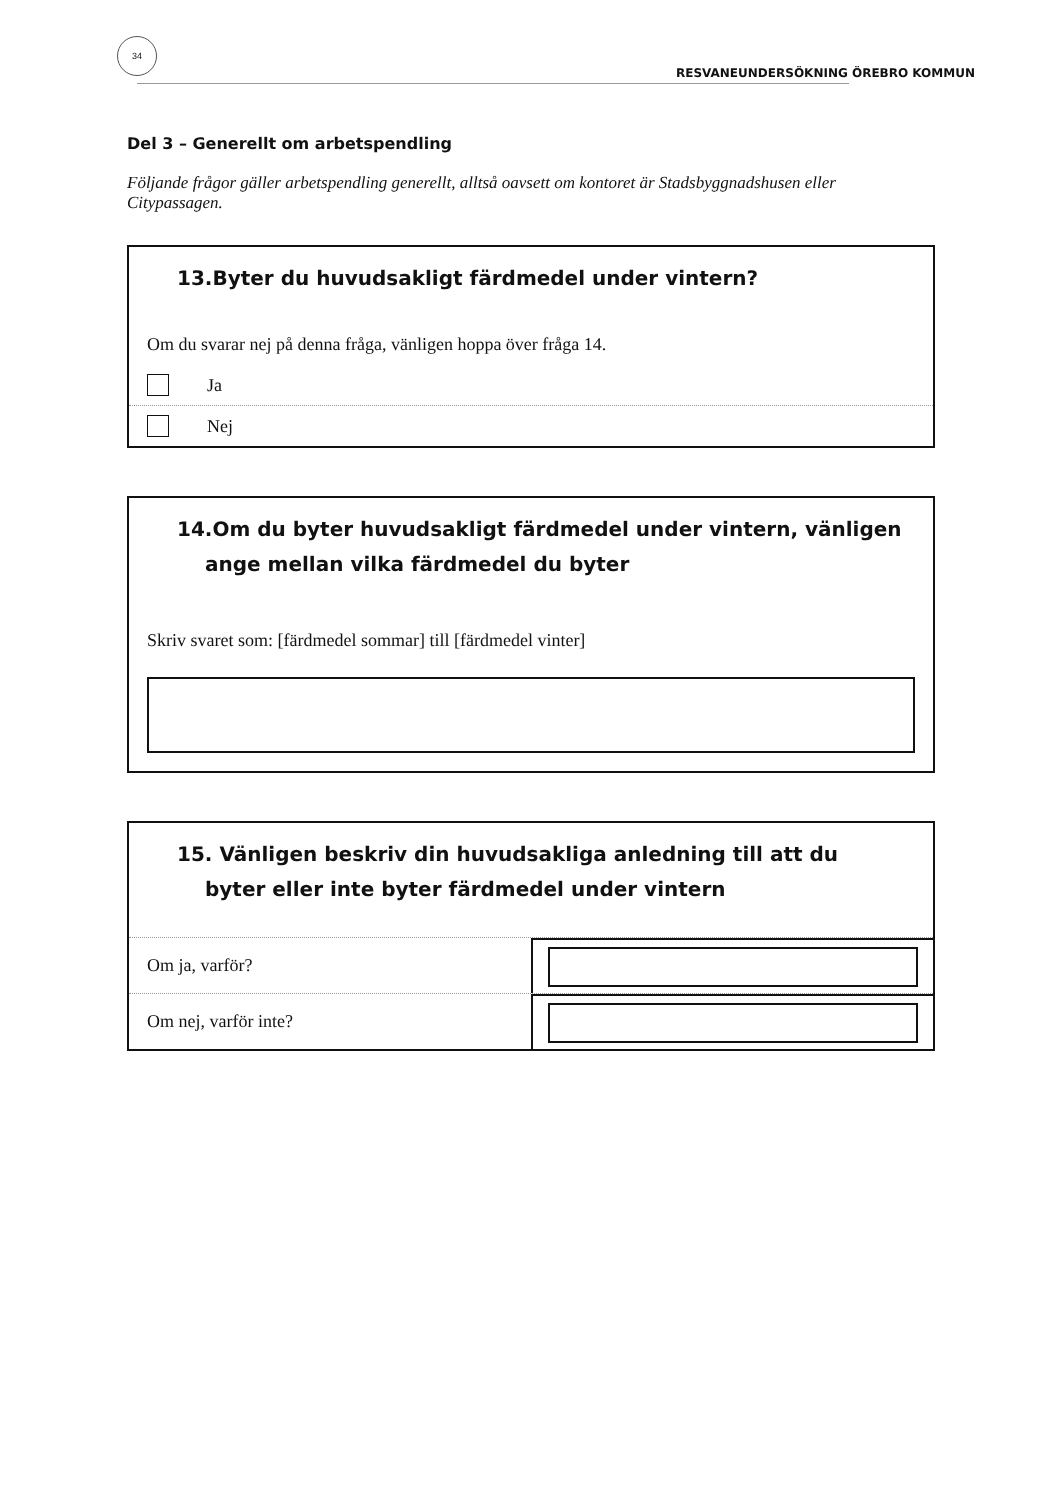34
RESVANEUNDERSÖKNING ÖREBRO KOMMUN
Del 3 – Generellt om arbetspendling
Följande frågor gäller arbetspendling generellt, alltså oavsett om kontoret är Stadsbyggnadshusen eller Citypassagen.
13.Byter du huvudsakligt färdmedel under vintern?
Om du svarar nej på denna fråga, vänligen hoppa över fråga 14.
Ja
Nej
14.Om du byter huvudsakligt färdmedel under vintern, vänligen ange mellan vilka färdmedel du byter
Skriv svaret som: [färdmedel sommar] till [färdmedel vinter]
15. Vänligen beskriv din huvudsakliga anledning till att du byter eller inte byter färdmedel under vintern
Om ja, varför?
Om nej, varför inte?